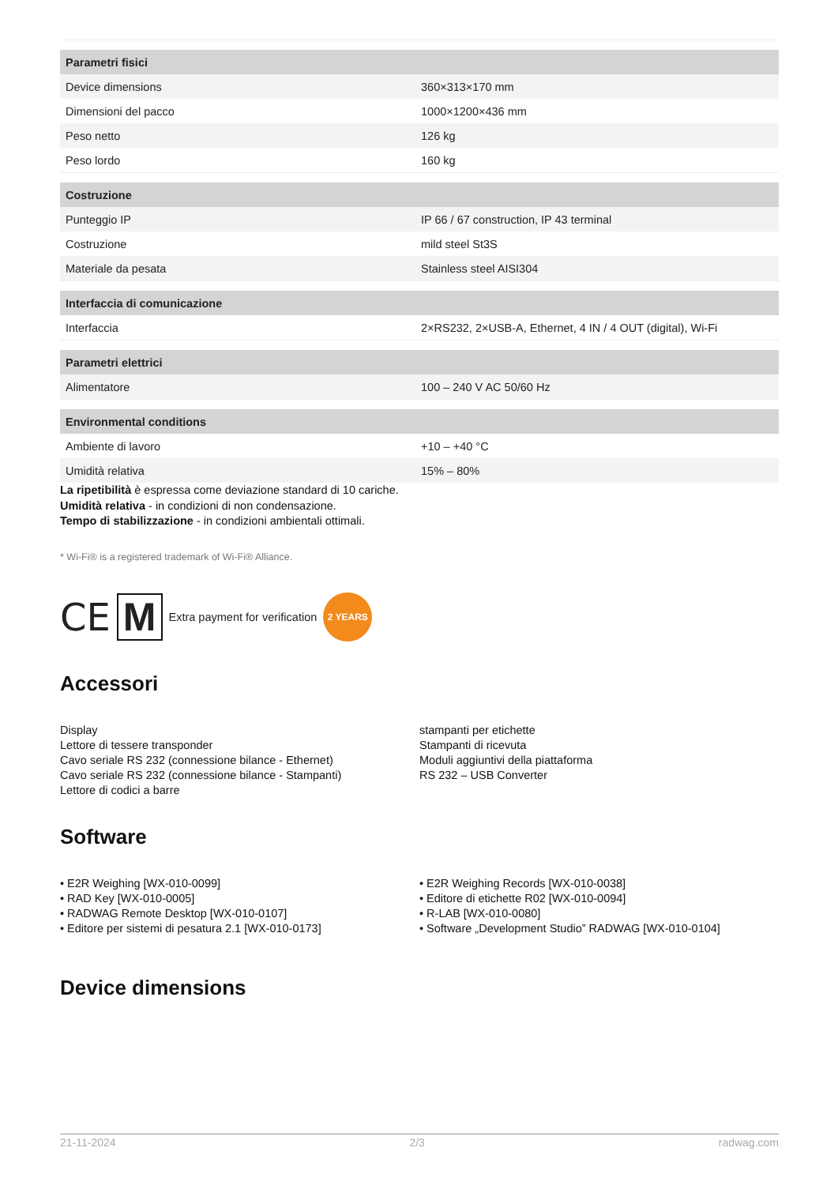| Parametri fisici | |
| Device dimensions | 360×313×170 mm |
| Dimensioni del pacco | 1000×1200×436 mm |
| Peso netto | 126 kg |
| Peso lordo | 160 kg |
| Costruzione | |
| Punteggio IP | IP 66 / 67 construction, IP 43 terminal |
| Costruzione | mild steel St3S |
| Materiale da pesata | Stainless steel AISI304 |
| Interfaccia di comunicazione | |
| Interfaccia | 2×RS232, 2×USB-A, Ethernet, 4 IN / 4 OUT (digital), Wi-Fi |
| Parametri elettrici | |
| Alimentatore | 100 – 240 V AC 50/60 Hz |
| Environmental conditions | |
| Ambiente di lavoro | +10 – +40 °C |
| Umidità relativa | 15% – 80% |
La ripetibilità è espressa come deviazione standard di 10 cariche.
Umidità relativa - in condizioni di non condensazione.
Tempo di stabilizzazione - in condizioni ambientali ottimali.
* Wi-Fi® is a registered trademark of Wi-Fi® Alliance.
CE M Extra payment for verification 2 YEARS
Accessori
Display
Lettore di tessere transponder
Cavo seriale RS 232 (connessione bilance - Ethernet)
Cavo seriale RS 232 (connessione bilance - Stampanti)
Lettore di codici a barre
stampanti per etichette
Stampanti di ricevuta
Moduli aggiuntivi della piattaforma
RS 232 – USB Converter
Software
• E2R Weighing [WX-010-0099]
• RAD Key [WX-010-0005]
• RADWAG Remote Desktop [WX-010-0107]
• Editore per sistemi di pesatura 2.1 [WX-010-0173]
• E2R Weighing Records [WX-010-0038]
• Editore di etichette R02 [WX-010-0094]
• R-LAB [WX-010-0080]
• Software „Development Studio” RADWAG [WX-010-0104]
Device dimensions
21-11-2024 2/3 radwag.com